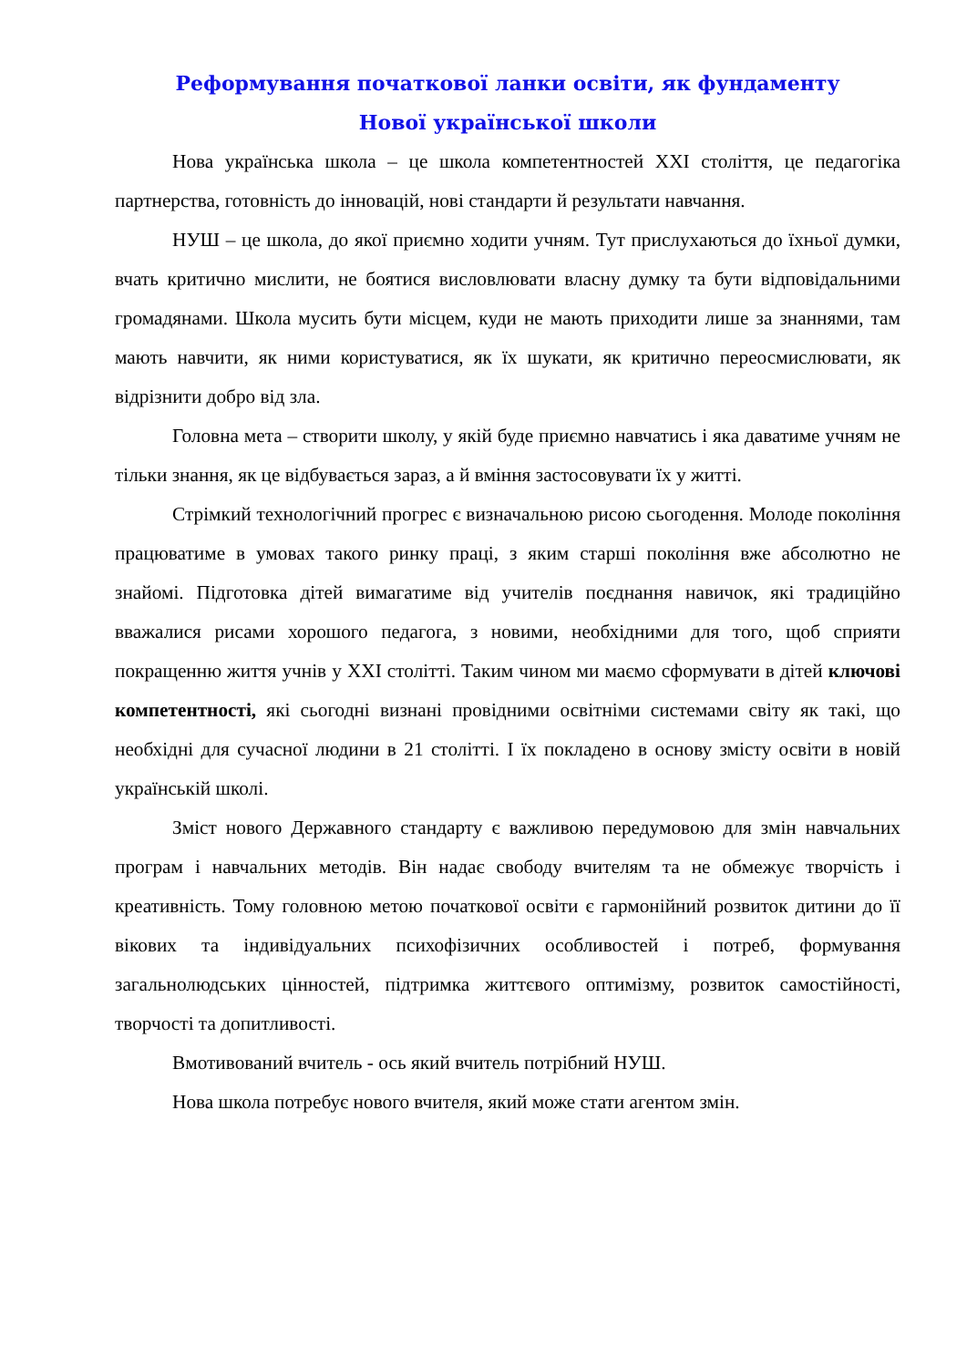Реформування початкової ланки освіти, як фундаменту
Нової української школи
Нова українська школа – це школа компетентностей XXI століття, це педагогіка партнерства, готовність до інновацій, нові стандарти й результати навчання.
НУШ – це школа, до якої приємно ходити учням. Тут прислухаються до їхньої думки, вчать критично мислити, не боятися висловлювати власну думку та бути відповідальними громадянами. Школа мусить бути місцем, куди не мають приходити лише за знаннями, там мають навчити, як ними користуватися, як їх шукати, як критично переосмислювати, як відрізнити добро від зла.
Головна мета – створити школу, у якій буде приємно навчатись і яка даватиме учням не тільки знання, як це відбувається зараз, а й вміння застосовувати їх у житті.
Стрімкий технологічний прогрес є визначальною рисою сьогодення. Молоде покоління працюватиме в умовах такого ринку праці, з яким старші покоління вже абсолютно не знайомі. Підготовка дітей вимагатиме від учителів поєднання навичок, які традиційно вважалися рисами хорошого педагога, з новими, необхідними для того, щоб сприяти покращенню життя учнів у XXI столітті. Таким чином ми маємо сформувати в дітей ключові компетентності, які сьогодні визнані провідними освітніми системами світу як такі, що необхідні для сучасної людини в 21 столітті. І їх покладено в основу змісту освіти в новій українській школі.
Зміст нового Державного стандарту є важливою передумовою для змін навчальних програм і навчальних методів. Він надає свободу вчителям та не обмежує творчість і креативність. Тому головною метою початкової освіти є гармонійний розвиток дитини до її вікових та індивідуальних психофізичних особливостей і потреб, формування загальнолюдських цінностей, підтримка життєвого оптимізму, розвиток самостійності, творчості та допитливості.
Вмотивований вчитель - ось який вчитель потрібний НУШ.
Нова школа потребує нового вчителя, який може стати агентом змін.